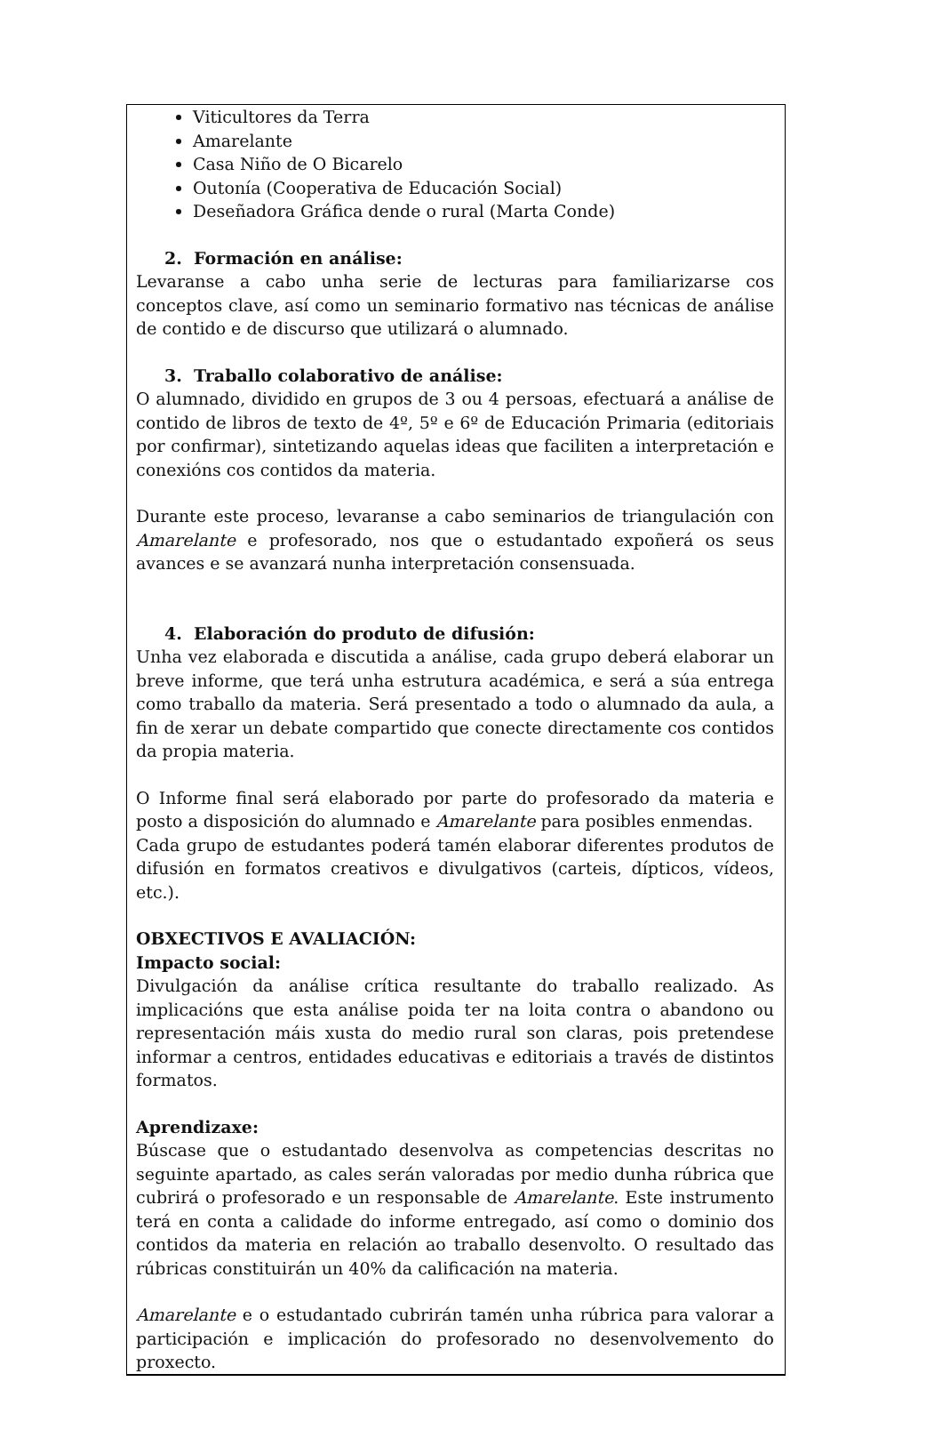Viticultores da Terra
Amarelante
Casa Niño de O Bicarelo
Outonía (Cooperativa de Educación Social)
Deseñadora Gráfica dende o rural (Marta Conde)
2. Formación en análise:
Levaranse a cabo unha serie de lecturas para familiarizarse cos conceptos clave, así como un seminario formativo nas técnicas de análise de contido e de discurso que utilizará o alumnado.
3. Traballo colaborativo de análise:
O alumnado, dividido en grupos de 3 ou 4 persoas, efectuará a análise de contido de libros de texto de 4º, 5º e 6º de Educación Primaria (editoriais por confirmar), sintetizando aquelas ideas que faciliten a interpretación e conexións cos contidos da materia.
Durante este proceso, levaranse a cabo seminarios de triangulación con Amarelante e profesorado, nos que o estudantado expoñerá os seus avances e se avanzará nunha interpretación consensuada.
4. Elaboración do produto de difusión:
Unha vez elaborada e discutida a análise, cada grupo deberá elaborar un breve informe, que terá unha estrutura académica, e será a súa entrega como traballo da materia. Será presentado a todo o alumnado da aula, a fin de xerar un debate compartido que conecte directamente cos contidos da propia materia.
O Informe final será elaborado por parte do profesorado da materia e posto a disposición do alumnado e Amarelante para posibles enmendas.
Cada grupo de estudantes poderá tamén elaborar diferentes produtos de difusión en formatos creativos e divulgativos (carteis, dípticos, vídeos, etc.).
OBXECTIVOS E AVALIACIÓN:
Impacto social:
Divulgación da análise crítica resultante do traballo realizado. As implicacións que esta análise poida ter na loita contra o abandono ou representación máis xusta do medio rural son claras, pois pretendese informar a centros, entidades educativas e editoriais a través de distintos formatos.
Aprendizaxe:
Búscase que o estudantado desenvolva as competencias descritas no seguinte apartado, as cales serán valoradas por medio dunha rúbrica que cubrirá o profesorado e un responsable de Amarelante. Este instrumento terá en conta a calidade do informe entregado, así como o dominio dos contidos da materia en relación ao traballo desenvolto. O resultado das rúbricas constituirán un 40% da calificación na materia.
Amarelante e o estudantado cubrirán tamén unha rúbrica para valorar a participación e implicación do profesorado no desenvolvemento do proxecto.